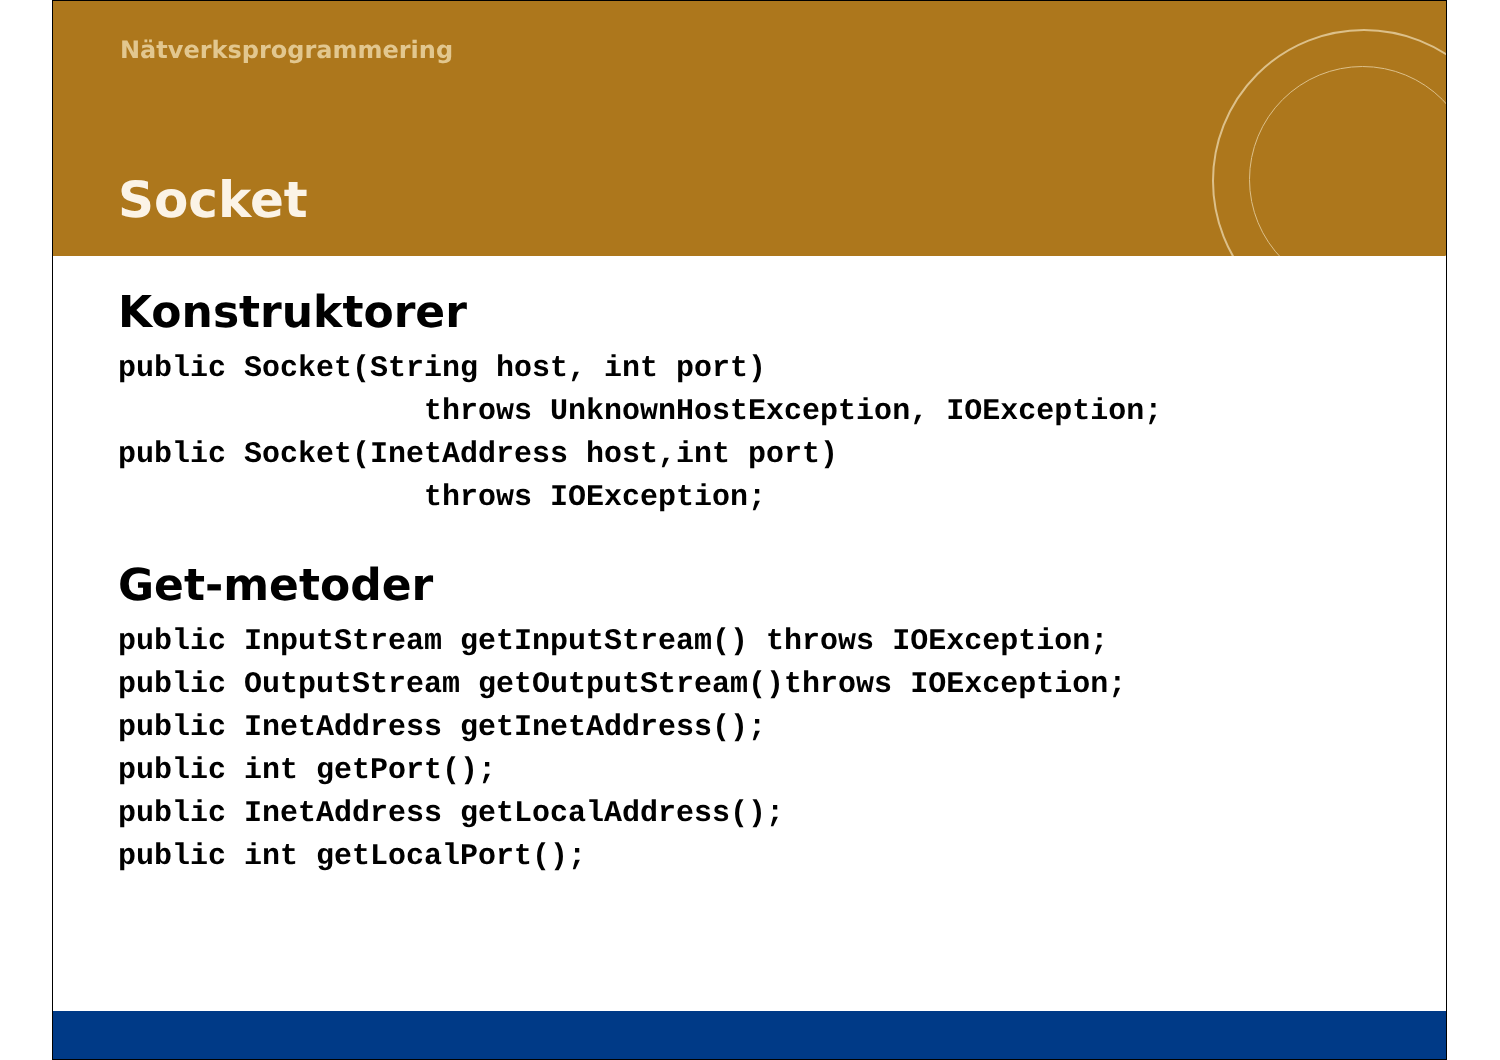Nätverksprogrammering
Socket
Konstruktorer
public Socket(String host, int port)
                 throws UnknownHostException, IOException;
public Socket(InetAddress host,int port)
                 throws IOException;
Get-metoder
public InputStream getInputStream() throws IOException;
public OutputStream getOutputStream()throws IOException;
public InetAddress getInetAddress();
public int getPort();
public InetAddress getLocalAddress();
public int getLocalPort();